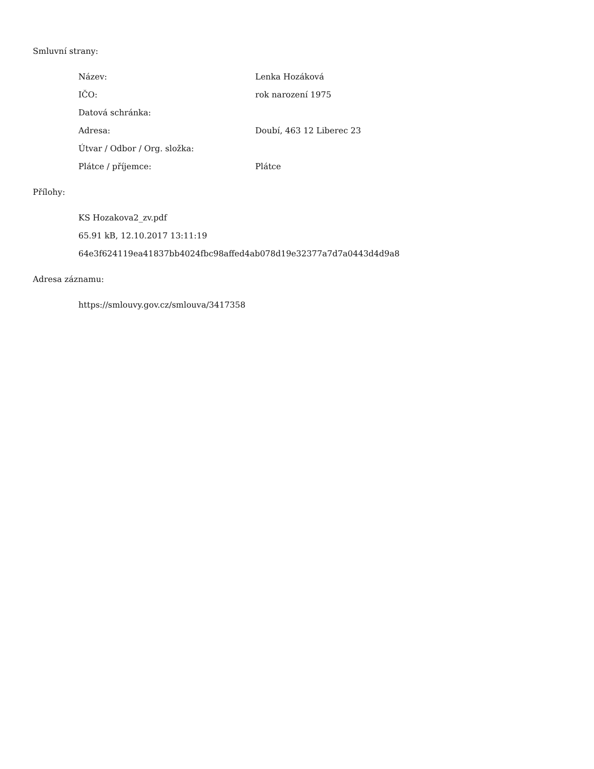Smluvní strany:
| Název: | Lenka Hozáková |
| IČO: | rok narození 1975 |
| Datová schránka: | |
| Adresa: | Doubí, 463 12 Liberec 23 |
| Útvar / Odbor / Org. složka: | |
| Plátce / příjemce: | Plátce |
Přílohy:
KS Hozakova2_zv.pdf
65.91 kB, 12.10.2017 13:11:19
64e3f624119ea41837bb4024fbc98affed4ab078d19e32377a7d7a0443d4d9a8
Adresa záznamu:
https://smlouvy.gov.cz/smlouva/3417358